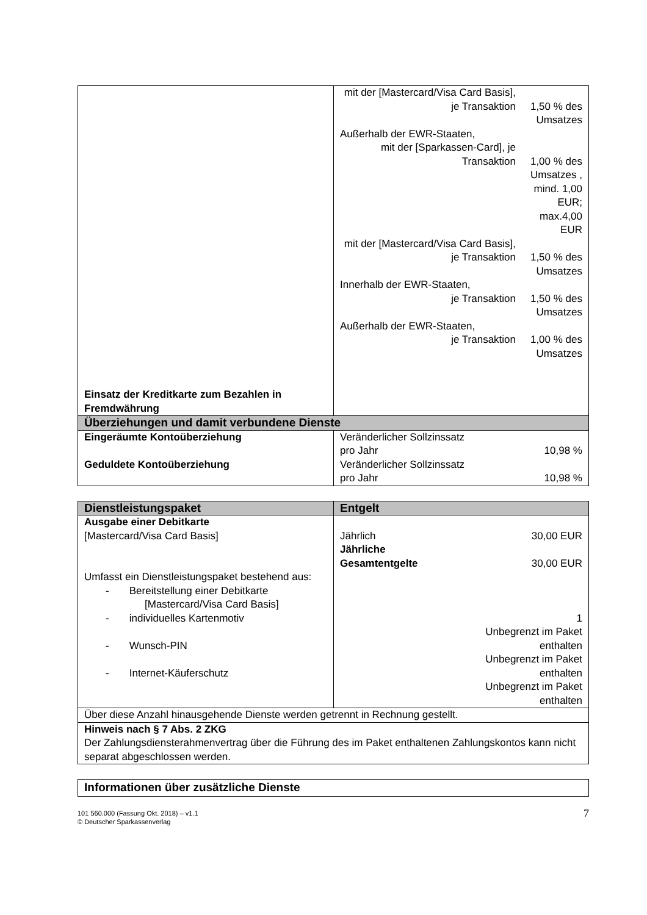| Einsatz der Kreditkarte zum Bezahlen in Fremdwährung | mit der [Mastercard/Visa Card Basis], je Transaktion 1,50 % des Umsatzes Außerhalb der EWR-Staaten, mit der [Sparkassen-Card], je Transaktion 1,00 % des Umsatzes , mind. 1,00 EUR; max.4,00 EUR mit der [Mastercard/Visa Card Basis], je Transaktion 1,50 % des Umsatzes Innerhalb der EWR-Staaten, je Transaktion 1,50 % des Umsatzes Außerhalb der EWR-Staaten, je Transaktion 1,00 % des Umsatzes |
| Überziehungen und damit verbundene Dienste | |
| Eingeräumte Kontoüberziehung Geduldete Kontoüberziehung | Veränderlicher Sollzinssatz pro Jahr 10,98 % Veränderlicher Sollzinssatz pro Jahr 10,98 % |
| Dienstleistungspaket | Entgelt |
| --- | --- |
| Ausgabe einer Debitkarte [Mastercard/Visa Card Basis] Umfasst ein Dienstleistungspaket bestehend aus: - Bereitstellung einer Debitkarte [Mastercard/Visa Card Basis] - individuelles Kartenmotiv - Wunsch-PIN - Internet-Käuferschutz | Jährlich 30,00 EUR Jährliche Gesamtentgelte 30,00 EUR 1 Unbegrenzt im Paket enthalten Unbegrenzt im Paket enthalten Unbegrenzt im Paket enthalten |
| Über diese Anzahl hinausgehende Dienste werden getrennt in Rechnung gestellt. | |
| Hinweis nach § 7 Abs. 2 ZKG Der Zahlungsdiensterahmenvertrag über die Führung des im Paket enthaltenen Zahlungskontos kann nicht separat abgeschlossen werden. | |
| Informationen über zusätzliche Dienste |
101 560.000 (Fassung Okt. 2018) – v1.1
© Deutscher Sparkassenverlag
7